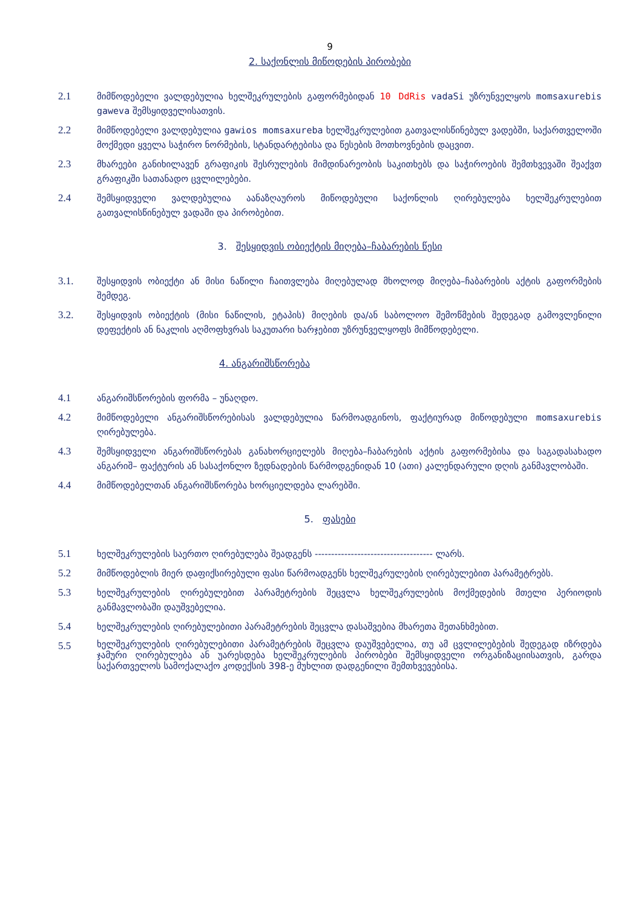9
2. საქონლის მიწოდების პირობები
2.1 მიმწოდებელი ვალდებულია ხელშეკრულების გაფორმებიდან 10 DdRis vadaSi უზრუნველყოს momsaxurebis gaweva შემსყიდველისათვის.
2.2 მიმწოდებელი ვალდებულია gawios momsaxureba ხელშეკრულებით გათვალისწინებულ ვადებში, საქართველოში მოქმედი ყველა საჭირო ნორმების, სტანდარტებისა და წესების მოთხოვნების დაცვით.
2.3 მხარეები განიხილავენ გრაფიკის შესრულების მიმდინარეობის საკითხებს და საჭიროების შემთხვევაში შეაქვთ გრაფიკში სათანადო ცვლილებები.
2.4 შემსყიდველი ვალდებულია აანაზღაუროს მიწოდებული საქონლის ღირებულება ხელშეკრულებით გათვალისწინებულ ვადაში და პირობებით.
3. შესყიდვის ობიექტის მიღება–ჩაბარების წესი
3.1. შესყიდვის ობიექტი ან მისი ნაწილი ჩაითვლება მიღებულად მხოლოდ მიღება–ჩაბარების აქტის გაფორმების შემდეგ.
3.2. შესყიდვის ობიექტის (მისი ნაწილის, ეტაპის) მიღების და/ან საბოლოო შემოწმების შედეგად გამოვლენილი დეფექტის ან ნაკლის აღმოფხვრას საკუთარი ხარჯებით უზრუნველყოფს მიმწოდებელი.
4. ანგარიშსწორება
4.1 ანგარიშსწორების ფორმა – უნაღდო.
4.2 მიმწოდებელი ანგარიშსწორებისას ვალდებულია წარმოადგინოს, ფაქტიურად მიწოდებული momsaxurebis ღირებულება.
4.3 შემსყიდველი ანგარიშსწორებას განახორციელებს მიღება–ჩაბარების აქტის გაფორმებისა და საგადასახადო ანგარიშ– ფაქტურის ან სასაქონლო ზედნადების წარმოდგენიდან 10 (ათი) კალენდარული დღის განმავლობაში.
4.4 მიმწოდებელთან ანგარიშსწორება ხორციელდება ლარებში.
5. ფასები
5.1 ხელშეკრულების საერთო ღირებულება შეადგენს ------------------------------------ ლარს.
5.2 მიმწოდებლის მიერ დაფიქსირებული ფასი წარმოადგენს ხელშეკრულების ღირებულებით პარამეტრებს.
5.3 ხელშეკრულების ღირებულებით პარამეტრების შეცვლა ხელშეკრულების მოქმედების მთელი პერიოდის განმავლობაში დაუშვებელია.
5.4 ხელშეკრულების ღირებულებითი პარამეტრების შეცვლა დასაშვებია მხარეთა შეთანხმებით.
5.5
ხელშეკრულების ღირებულებითი პარამეტრების შეცვლა დაუშვებელია, თუ ამ ცვლილებების შედეგად იზრდება ჯამური ღირებულება ან უარესდება ხელშეკრულების პირობები შემსყიდველი ორგანიზაციისათვის, გარდა საქართველოს სამოქალაქო კოდექსის 398-ე მუხლით დადგენილი შემთხვევებისა.